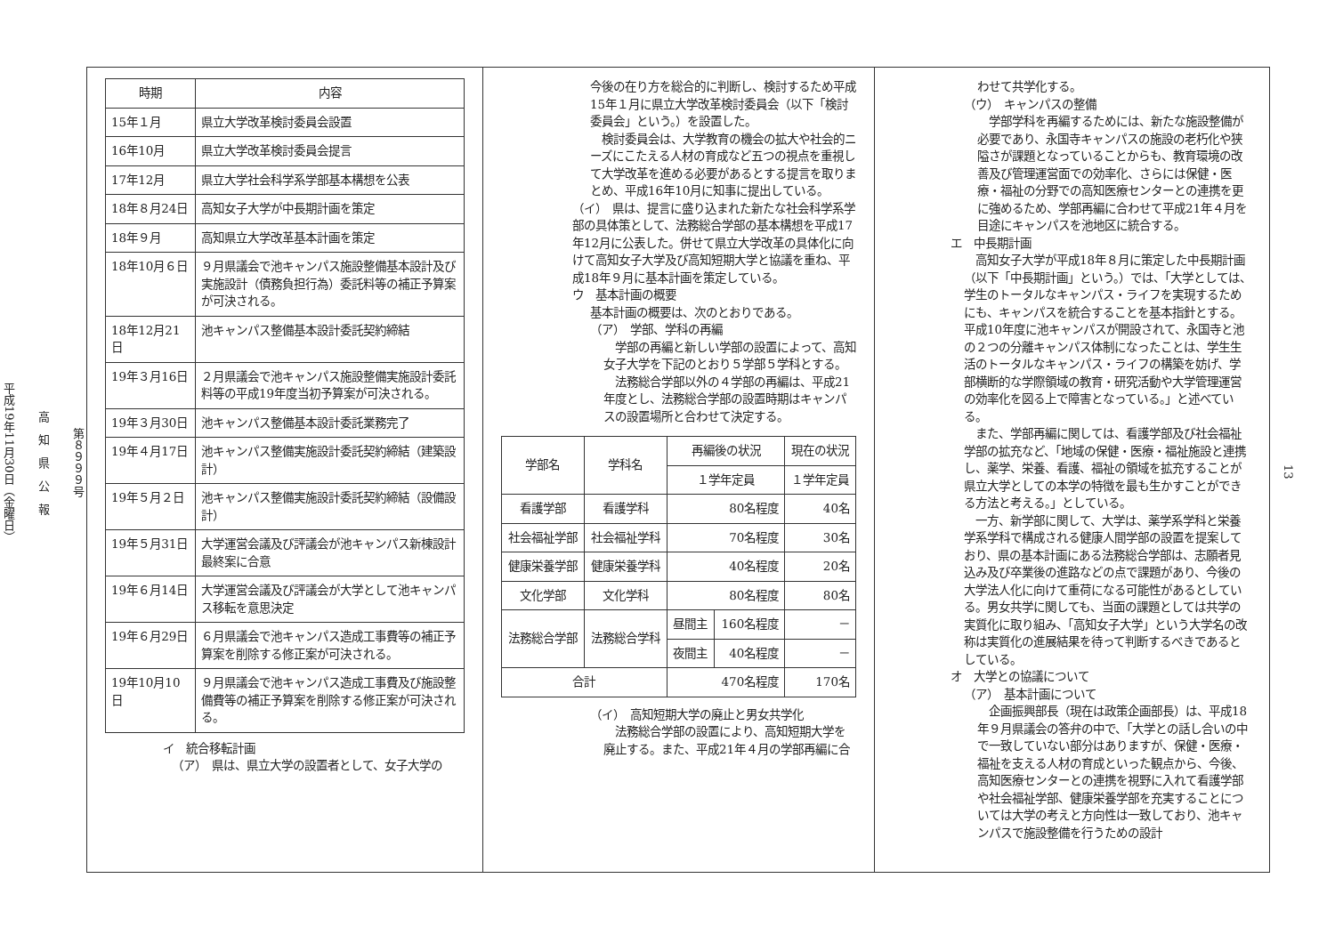第８９９９号
高　知　県　公　報
平成19年11月30日（金曜日）
| 時期 | 内容 |
| --- | --- |
| 15年１月 | 県立大学改革検討委員会設置 |
| 16年10月 | 県立大学改革検討委員会提言 |
| 17年12月 | 県立大学社会科学系学部基本構想を公表 |
| 18年８月24日 | 高知女子大学が中長期計画を策定 |
| 18年９月 | 高知県立大学改革基本計画を策定 |
| 18年10月６日 | ９月県議会で池キャンパス施設整備基本設計及び実施設計（債務負担行為）委託料等の補正予算案が可決される。 |
| 18年12月21日 | 池キャンパス整備基本設計委託契約締結 |
| 19年３月16日 | ２月県議会で池キャンパス施設整備実施設計委託料等の平成19年度当初予算案が可決される。 |
| 19年３月30日 | 池キャンパス整備基本設計委託業務完了 |
| 19年４月17日 | 池キャンパス整備実施設計委託契約締結（建築設計） |
| 19年５月２日 | 池キャンパス整備実施設計委託契約締結（設備設計） |
| 19年５月31日 | 大学運営会議及び評議会が池キャンパス新棟設計最終案に合意 |
| 19年６月14日 | 大学運営会議及び評議会が大学として池キャンパス移転を意思決定 |
| 19年６月29日 | ６月県議会で池キャンパス造成工事費等の補正予算案を削除する修正案が可決される。 |
| 19年10月10日 | ９月県議会で池キャンパス造成工事費及び施設整備費等の補正予算案を削除する修正案が可決される。 |
イ　統合移転計画
（ア）　県は、県立大学の設置者として、女子大学の
今後の在り方を総合的に判断し、検討するため平成15年１月に県立大学改革検討委員会（以下「検討委員会」という。）を設置した。
　検討委員会は、大学教育の機会の拡大や社会的ニーズにこたえる人材の育成など五つの視点を重視して大学改革を進める必要があるとする提言を取りまとめ、平成16年10月に知事に提出している。
（イ）　県は、提言に盛り込まれた新たな社会科学系学部の具体策として、法務総合学部の基本構想を平成17年12月に公表した。併せて県立大学改革の具体化に向けて高知女子大学及び高知短期大学と協議を重ね、平成18年９月に基本計画を策定している。
ウ　基本計画の概要
基本計画の概要は、次のとおりである。
（ア）　学部、学科の再編
　学部の再編と新しい学部の設置によって、高知女子大学を下記のとおり５学部５学科とする。
　法務総合学部以外の４学部の再編は、平成21年度とし、法務総合学部の設置時期はキャンパスの設置場所と合わせて決定する。
| 学部名 | 学科名 | 再編後の状況 | | 現在の状況 |
| --- | --- | --- | --- | --- |
| | | １学年定員 | | １学年定員 |
| 看護学部 | 看護学科 | 80名程度 | | 40名 |
| 社会福祉学部 | 社会福祉学科 | 70名程度 | | 30名 |
| 健康栄養学部 | 健康栄養学科 | 40名程度 | | 20名 |
| 文化学部 | 文化学科 | 80名程度 | | 80名 |
| 法務総合学部 | 法務総合学科 | 昼間主 | 160名程度 | － |
| | | 夜間主 | 40名程度 | － |
| 合計 | | 470名程度 | | 170名 |
（イ）　高知短期大学の廃止と男女共学化
　法務総合学部の設置により、高知短期大学を廃止する。また、平成21年４月の学部再編に合
わせて共学化する。
（ウ）　キャンパスの整備
　学部学科を再編するためには、新たな施設整備が必要であり、永国寺キャンパスの施設の老朽化や狭隘さが課題となっていることからも、教育環境の改善及び管理運営面での効率化、さらには保健・医療・福祉の分野での高知医療センターとの連携を更に強めるため、学部再編に合わせて平成21年４月を目途にキャンパスを池地区に統合する。
エ　中長期計画
　高知女子大学が平成18年８月に策定した中長期計画（以下「中長期計画」という。）では、「大学としては、学生のトータルなキャンパス・ライフを実現するためにも、キャンパスを統合することを基本指針とする。平成10年度に池キャンパスが開設されて、永国寺と池の２つの分離キャンパス体制になったことは、学生生活のトータルなキャンパス・ライフの構築を妨げ、学部横断的な学際領域の教育・研究活動や大学管理運営の効率化を図る上で障害となっている。」と述べている。
　また、学部再編に関しては、看護学部及び社会福祉学部の拡充など、「地域の保健・医療・福祉施設と連携し、薬学、栄養、看護、福祉の領域を拡充することが県立大学としての本学の特徴を最も生かすことができる方法と考える。」としている。
　一方、新学部に関して、大学は、薬学系学科と栄養学系学科で構成される健康人間学部の設置を提案しており、県の基本計画にある法務総合学部は、志願者見込み及び卒業後の進路などの点で課題があり、今後の大学法人化に向けて重荷になる可能性があるとしている。男女共学に関しても、当面の課題としては共学の実質化に取り組み、「高知女子大学」という大学名の改称は実質化の進展結果を待って判断するべきであるとしている。
オ　大学との協議について
（ア）　基本計画について
　企画振興部長（現在は政策企画部長）は、平成18年９月県議会の答弁の中で、「大学との話し合いの中で一致していない部分はありますが、保健・医療・福祉を支える人材の育成といった観点から、今後、高知医療センターとの連携を視野に入れて看護学部や社会福祉学部、健康栄養学部を充実することについては大学の考えと方向性は一致しており、池キャンパスで施設整備を行うための設計
13